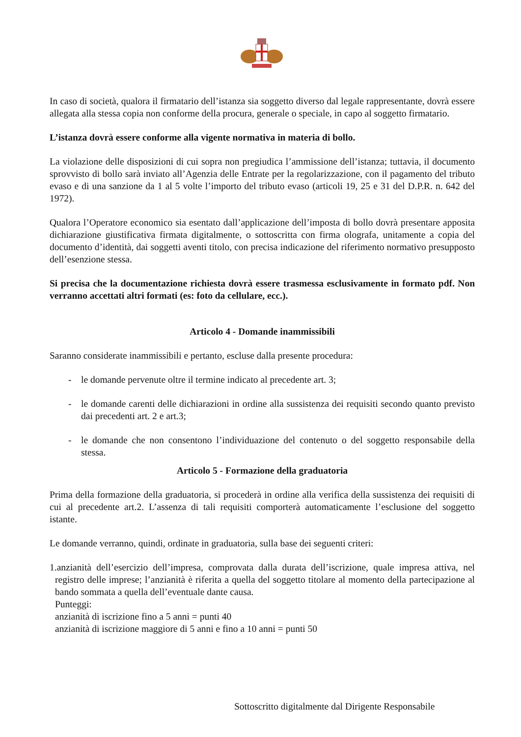In caso di società, qualora il firmatario dell’istanza sia soggetto diverso dal legale rappresentante, dovrà essere allegata alla stessa copia non conforme della procura, generale o speciale, in capo al soggetto firmatario.
L’istanza dovrà essere conforme alla vigente normativa in materia di bollo.
La violazione delle disposizioni di cui sopra non pregiudica l’ammissione dell’istanza; tuttavia, il documento sprovvisto di bollo sarà inviato all’Agenzia delle Entrate per la regolarizzazione, con il pagamento del tributo evaso e di una sanzione da 1 al 5 volte l’importo del tributo evaso (articoli 19, 25 e 31 del D.P.R. n. 642 del 1972).
Qualora l’Operatore economico sia esentato dall’applicazione dell’imposta di bollo dovrà presentare apposita dichiarazione giustificativa firmata digitalmente, o sottoscritta con firma olografa, unitamente a copia del documento d’identità, dai soggetti aventi titolo, con precisa indicazione del riferimento normativo presupposto dell’esenzione stessa.
Si precisa che la documentazione richiesta dovrà essere trasmessa esclusivamente in formato pdf. Non verranno accettati altri formati (es: foto da cellulare, ecc.).
Articolo 4 - Domande inammissibili
Saranno considerate inammissibili e pertanto, escluse dalla presente procedura:
- le domande pervenute oltre il termine indicato al precedente art. 3;
- le domande carenti delle dichiarazioni in ordine alla sussistenza dei requisiti secondo quanto previsto dai precedenti art. 2 e art.3;
- le domande che non consentono l’individuazione del contenuto o del soggetto responsabile della stessa.
Articolo 5 - Formazione della graduatoria
Prima della formazione della graduatoria, si procederà in ordine alla verifica della sussistenza dei requisiti di cui al precedente art.2. L’assenza di tali requisiti comporterà automaticamente l’esclusione del soggetto istante.
Le domande verranno, quindi, ordinate in graduatoria, sulla base dei seguenti criteri:
1.anzianità dell’esercizio dell’impresa, comprovata dalla durata dell’iscrizione, quale impresa attiva, nel registro delle imprese; l’anzianità è riferita a quella del soggetto titolare al momento della partecipazione al bando sommata a quella dell’eventuale dante causa.
Punteggi:
anzianità di iscrizione fino a 5 anni = punti 40
anzianità di iscrizione maggiore di 5 anni e fino a 10 anni = punti 50
Sottoscritto digitalmente dal Dirigente Responsabile